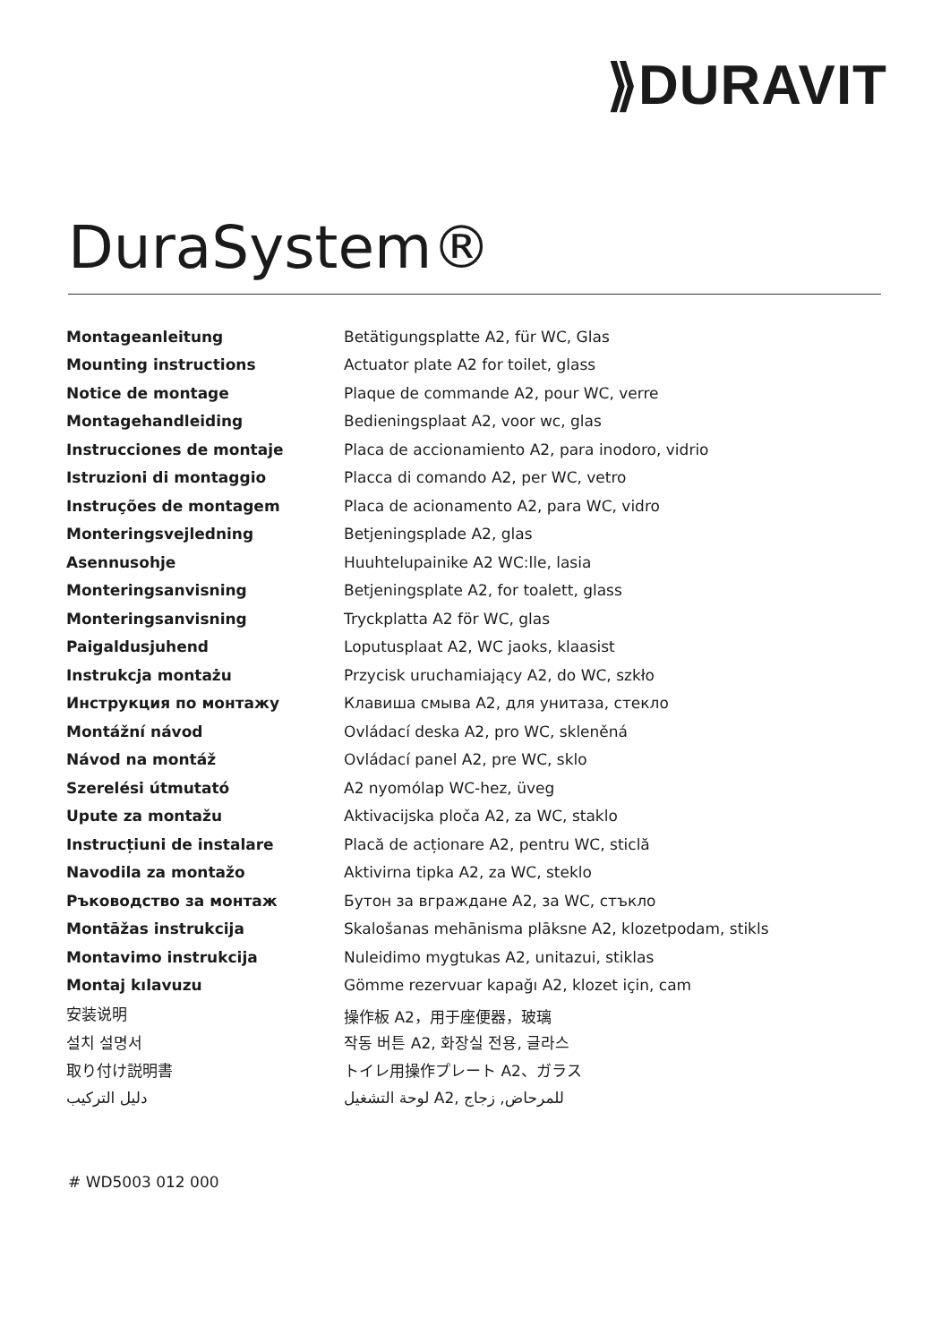⟫DURAVIT
DuraSystem®
| Montageanleitung | Betätigungsplatte A2, für WC, Glas |
| Mounting instructions | Actuator plate A2 for toilet, glass |
| Notice de montage | Plaque de commande A2, pour WC, verre |
| Montagehandleiding | Bedieningsplaat A2, voor wc, glas |
| Instrucciones de montaje | Placa de accionamiento A2, para inodoro, vidrio |
| Istruzioni di montaggio | Placca di comando A2, per WC, vetro |
| Instruções de montagem | Placa de acionamento A2, para WC, vidro |
| Monteringsvejledning | Betjeningsplade A2, glas |
| Asennusohje | Huuhtelupainike A2 WC:lle, lasia |
| Monteringsanvisning | Betjeningsplate A2, for toalett, glass |
| Monteringsanvisning | Tryckplatta A2 för WC, glas |
| Paigaldusjuhend | Loputusplaat A2, WC jaoks, klaasist |
| Instrukcja montażu | Przycisk uruchamiający A2, do WC, szkło |
| Инструкция по монтажу | Клавиша смыва A2, для унитаза, стекло |
| Montážní návod | Ovládací deska A2, pro WC, skleněná |
| Návod na montáž | Ovládací panel A2, pre WC, sklo |
| Szerelési útmutató | A2 nyomólap WC-hez, üveg |
| Upute za montažu | Aktivacijska ploča A2, za WC, staklo |
| Instrucțiuni de instalare | Placă de acționare A2, pentru WC, sticlă |
| Navodila za montažo | Aktivirna tipka A2, za WC, steklo |
| Ръководство за монтаж | Бутон за вграждане A2, за WC, стъкло |
| Montāžas instrukcija | Skalošanas mehānisma plāksne A2, klozetpodam, stikls |
| Montavimo instrukcija | Nuleidimo mygtukas A2, unitazui, stiklas |
| Montaj kılavuzu | Gömme rezervuar kapağı A2, klozet için, cam |
| 安装说明 | 操作板 A2，用于座便器，玻璃 |
| 설치 설명서 | 작동 버튼 A2, 화장실 전용, 글라스 |
| 取り付け説明書 | トイレ用操作プレート A2、ガラス |
| دليل التركيب | لوحة التشغيل A2, للمرحاض, زجاج |
# WD5003 012 000